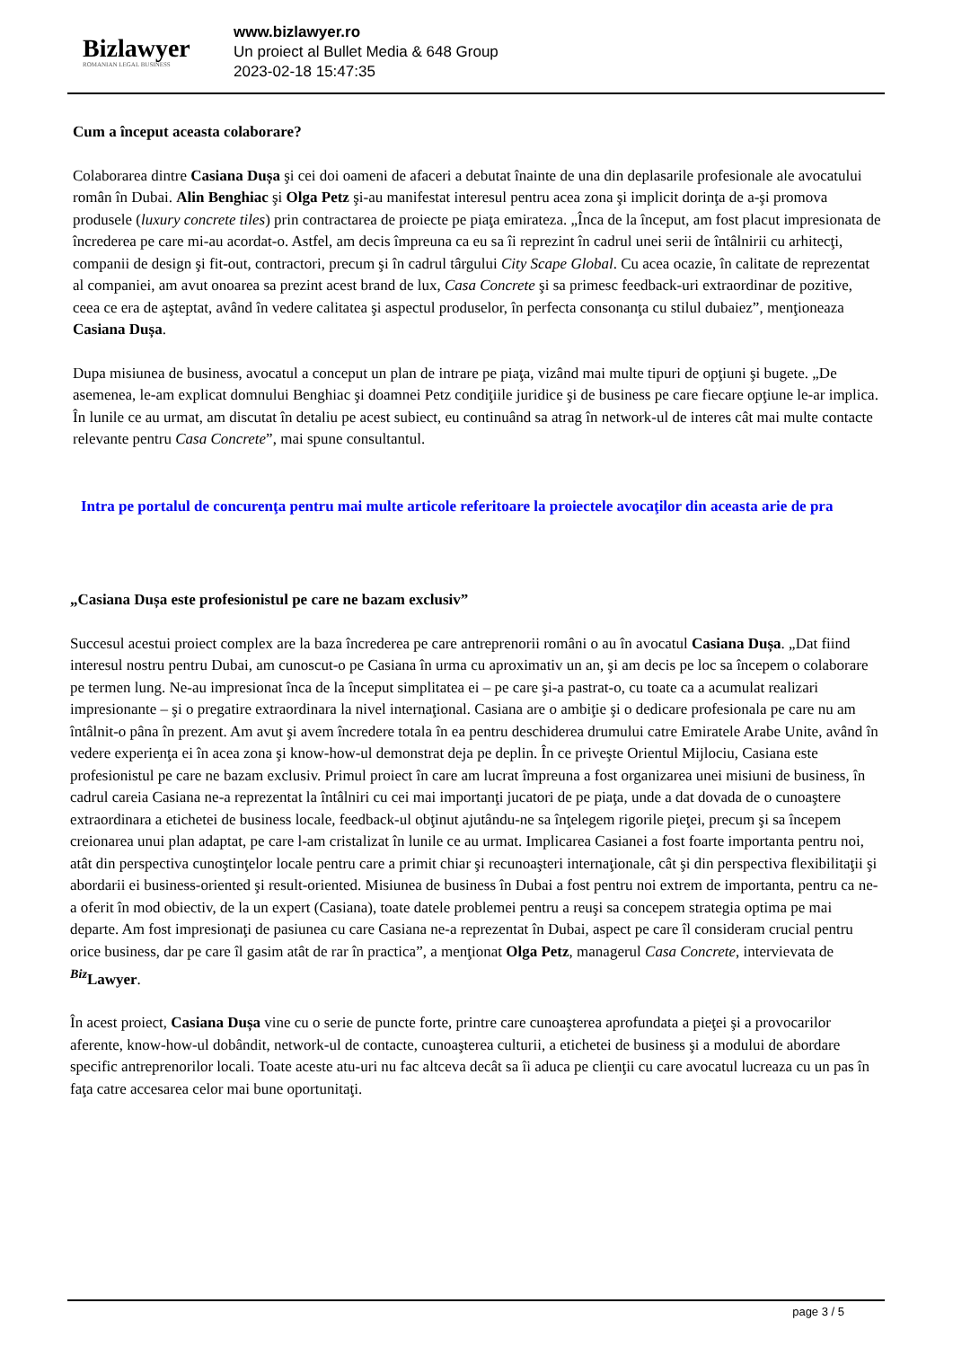Bizlawyer
ROMANIAN LEGAL BUSINESS
www.bizlawyer.ro
Un proiect al Bullet Media & 648 Group
2023-02-18 15:47:35
Cum a început aceasta colaborare?
Colaborarea dintre Casiana Dușa şi cei doi oameni de afaceri a debutat înainte de una din deplasarile profesionale ale avocatului român în Dubai. Alin Benghiac şi Olga Petz şi-au manifestat interesul pentru acea zona şi implicit dorinţa de a-şi promova produsele (luxury concrete tiles) prin contractarea de proiecte pe piaţa emirateza. „Înca de la început, am fost placut impresionata de încrederea pe care mi-au acordat-o. Astfel, am decis împreuna ca eu sa îi reprezint în cadrul unei serii de întâlnirii cu arhitecţi, companii de design şi fit-out, contractori, precum şi în cadrul târgului City Scape Global. Cu acea ocazie, în calitate de reprezentat al companiei, am avut onoarea sa prezint acest brand de lux, Casa Concrete şi sa primesc feedback-uri extraordinar de pozitive, ceea ce era de aşteptat, având în vedere calitatea şi aspectul produselor, în perfecta consonanţa cu stilul dubaiez”, menţioneaza Casiana Dușa.
Dupa misiunea de business, avocatul a conceput un plan de intrare pe piaţa, vizând mai multe tipuri de opţiuni şi bugete. „De asemenea, le-am explicat domnului Benghiac şi doamnei Petz condiţiile juridice şi de business pe care fiecare opţiune le-ar implica. În lunile ce au urmat, am discutat în detaliu pe acest subiect, eu continuând sa atrag în network-ul de interes cât mai multe contacte relevante pentru Casa Concrete”, mai spune consultantul.
Intra pe portalul de concurenţa pentru mai multe articole referitoare la proiectele avocaţilor din aceasta arie de pra
„Casiana Dușa este profesionistul pe care ne bazam exclusiv”
Succesul acestui proiect complex are la baza încrederea pe care antreprenorii români o au în avocatul Casiana Dușa. „Dat fiind interesul nostru pentru Dubai, am cunoscut-o pe Casiana în urma cu aproximativ un an, şi am decis pe loc sa începem o colaborare pe termen lung. Ne-au impresionat înca de la început simplitatea ei – pe care şi-a pastrat-o, cu toate ca a acumulat realizari impresionante – şi o pregatire extraordinara la nivel internaţional. Casiana are o ambiţie şi o dedicare profesionala pe care nu am întâlnit-o pâna în prezent. Am avut şi avem încredere totala în ea pentru deschiderea drumului catre Emiratele Arabe Unite, având în vedere experienţa ei în acea zona şi know-how-ul demonstrat deja pe deplin. În ce priveşte Orientul Mijlociu, Casiana este profesionistul pe care ne bazam exclusiv. Primul proiect în care am lucrat împreuna a fost organizarea unei misiuni de business, în cadrul careia Casiana ne-a reprezentat la întâlniri cu cei mai importanţi jucatori de pe piaţa, unde a dat dovada de o cunoaştere extraordinara a etichetei de business locale, feedback-ul obţinut ajutându-ne sa înţelegem rigorile pieţei, precum şi sa începem creionarea unui plan adaptat, pe care l-am cristalizat în lunile ce au urmat. Implicarea Casianei a fost foarte importanta pentru noi, atât din perspectiva cunoştinţelor locale pentru care a primit chiar şi recunoaşteri internaţionale, cât şi din perspectiva flexibilitaţii şi abordarii ei business-oriented şi result-oriented. Misiunea de business în Dubai a fost pentru noi extrem de importanta, pentru ca ne-a oferit în mod obiectiv, de la un expert (Casiana), toate datele problemei pentru a reuşi sa concepem strategia optima pe mai departe. Am fost impresionaţi de pasiunea cu care Casiana ne-a reprezentat în Dubai, aspect pe care îl consideram crucial pentru orice business, dar pe care îl gasim atât de rar în practica”, a menţionat Olga Petz, managerul Casa Concrete, intervievata de <sup>Biz</sup>Lawyer.
În acest proiect, Casiana Dușa vine cu o serie de puncte forte, printre care cunoaşterea aprofundata a pieţei şi a provocarilor aferente, know-how-ul dobândit, network-ul de contacte, cunoaşterea culturii, a etichetei de business şi a modului de abordare specific antreprenorilor locali. Toate aceste atu-uri nu fac altceva decât sa îi aduca pe clienţii cu care avocatul lucreaza cu un pas în faţa catre accesarea celor mai bune oportunitaţi.
page 3 / 5